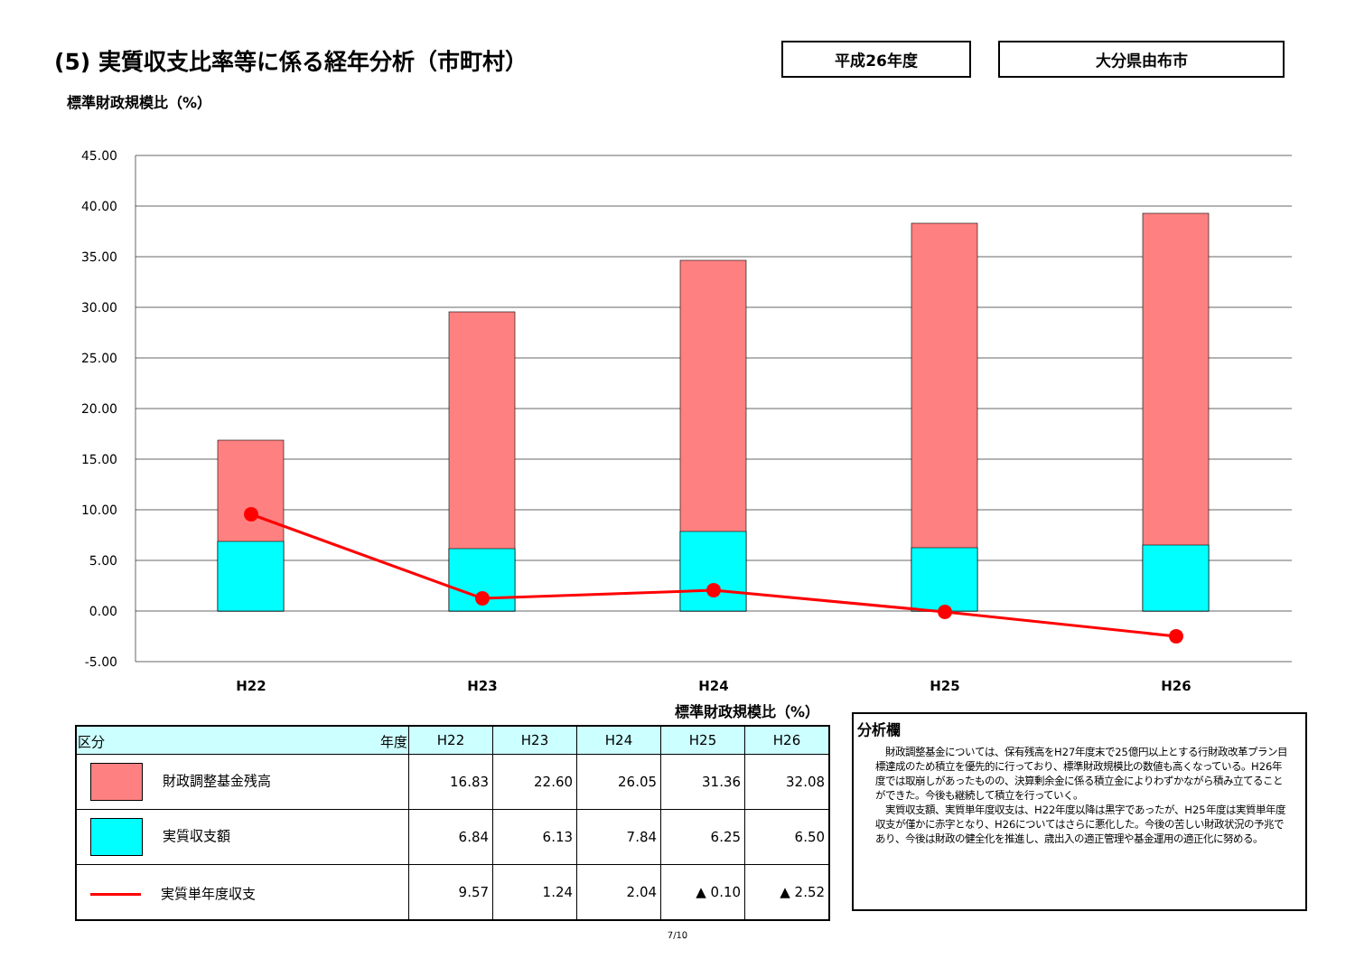(5) 実質収支比率等に係る経年分析（市町村）
平成26年度 大分県由布市
標準財政規模比（%）
45.00
40.00
35.00
30.00
25.00
20.00
15.00
10.00
5.00
0.00
-5.00
H22
H23
H24
H25
H26
標準財政規模比（%）
| 区分 年度 | H22 | H23 | H24 | H25 | H26 |
| --- | --- | --- | --- | --- | --- |
| 財政調整基金残高 | 16.83 | 22.60 | 26.05 | 31.36 | 32.08 |
| 実質収支額 | 6.84 | 6.13 | 7.84 | 6.25 | 6.50 |
| 実質単年度収支 | 9.57 | 1.24 | 2.04 | ▲ 0.10 | ▲ 2.52 |
分析欄
　財政調整基金については、保有残高をH27年度末で25億円以上とする行財政改革プラン目標達成のため積立を優先的に行っており、標準財政規模比の数値も高くなっている。H26年度では取崩しがあったものの、決算剰余金に係る積立金によりわずかながら積み立てることができた。今後も継続して積立を行っていく。
　実質収支額、実質単年度収支は、H22年度以降は黒字であったが、H25年度は実質単年度収支が僅かに赤字となり、H26についてはさらに悪化した。今後の苦しい財政状況の予兆であり、今後は財政の健全化を推進し、歳出入の適正管理や基金運用の適正化に努める。
7/10